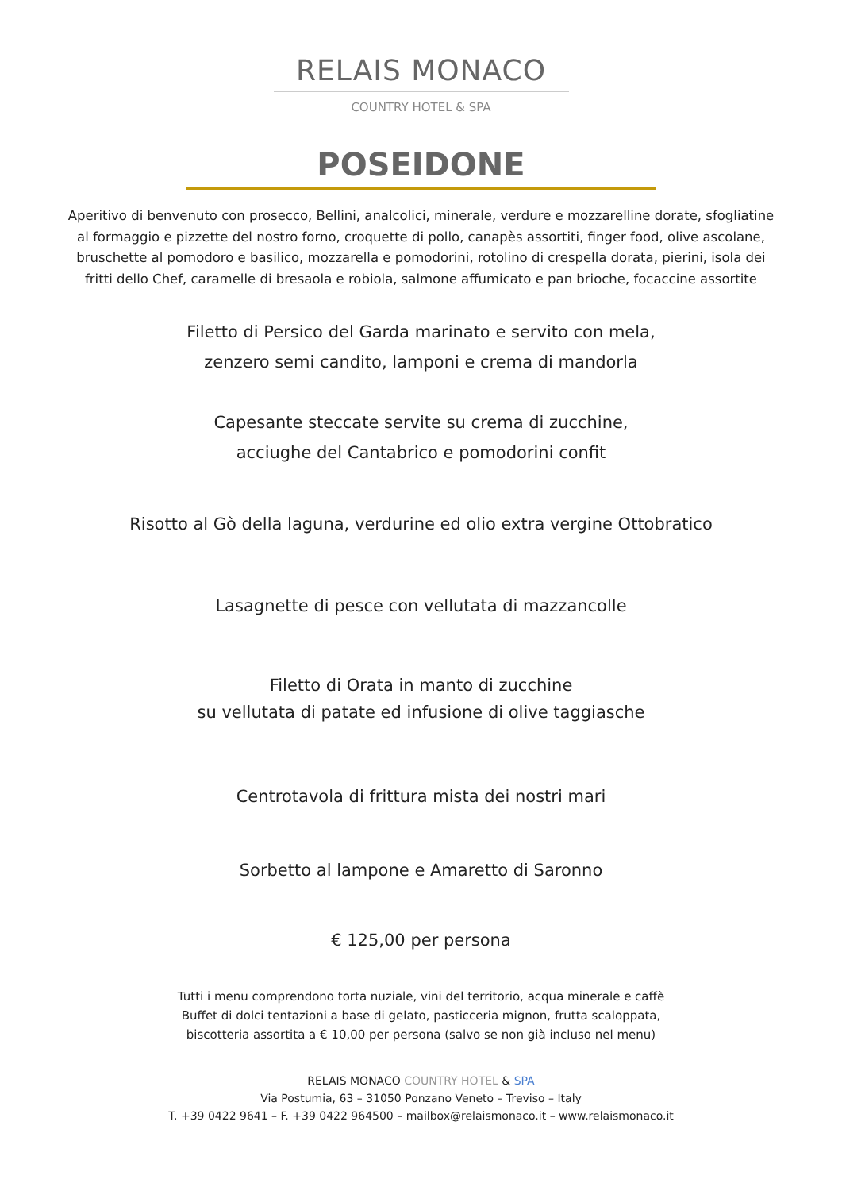RELAIS MONACO
COUNTRY HOTEL & SPA
POSEIDONE
Aperitivo di benvenuto con prosecco, Bellini, analcolici, minerale, verdure e mozzarelline dorate, sfogliatine al formaggio e pizzette del nostro forno, croquette di pollo, canapès assortiti, finger food, olive ascolane, bruschette al pomodoro e basilico, mozzarella e pomodorini, rotolino di crespella dorata, pierini, isola dei fritti dello Chef, caramelle di bresaola e robiola, salmone affumicato e pan brioche, focaccine assortite
Filetto di Persico del Garda marinato e servito con mela,
zenzero semi candito, lamponi e crema di mandorla
Capesante steccate servite su crema di zucchine,
acciughe del Cantabrico e pomodorini confit
Risotto al Gò della laguna, verdurine ed olio extra vergine Ottobratico
Lasagnette di pesce con vellutata di mazzancolle
Filetto di Orata in manto di zucchine
su vellutata di patate ed infusione di olive taggiasche
Centrotavola di frittura mista dei nostri mari
Sorbetto al lampone e Amaretto di Saronno
€ 125,00 per persona
Tutti i menu comprendono torta nuziale, vini del territorio, acqua minerale e caffè
Buffet di dolci tentazioni a base di gelato, pasticceria mignon, frutta scaloppata,
biscotteria assortita a € 10,00 per persona (salvo se non già incluso nel menu)
RELAIS MONACO COUNTRY HOTEL & SPA
Via Postumia, 63 – 31050 Ponzano Veneto – Treviso – Italy
T. +39 0422 9641 – F. +39 0422 964500 – mailbox@relaismonaco.it – www.relaismonaco.it